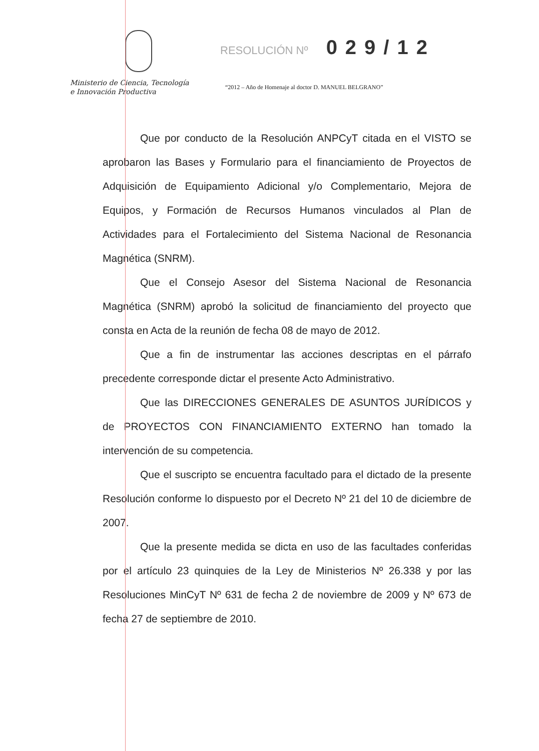Ministerio de Ciencia, Tecnología
e Innovación Productiva
RESOLUCIÓN Nº 029/12
“2012 – Año de Homenaje al doctor D. MANUEL BELGRANO”
Que por conducto de la Resolución ANPCyT citada en el VISTO se aprobaron las Bases y Formulario para el financiamiento de Proyectos de Adquisición de Equipamiento Adicional y/o Complementario, Mejora de Equipos, y Formación de Recursos Humanos vinculados al Plan de Actividades para el Fortalecimiento del Sistema Nacional de Resonancia Magnética (SNRM).
Que el Consejo Asesor del Sistema Nacional de Resonancia Magnética (SNRM) aprobó la solicitud de financiamiento del proyecto que consta en Acta de la reunión de fecha 08 de mayo de 2012.
Que a fin de instrumentar las acciones descriptas en el párrafo precedente corresponde dictar el presente Acto Administrativo.
Que las DIRECCIONES GENERALES DE ASUNTOS JURÍDICOS y de PROYECTOS CON FINANCIAMIENTO EXTERNO han tomado la intervención de su competencia.
Que el suscripto se encuentra facultado para el dictado de la presente Resolución conforme lo dispuesto por el Decreto Nº 21 del 10 de diciembre de 2007.
Que la presente medida se dicta en uso de las facultades conferidas por el artículo 23 quinquies de la Ley de Ministerios Nº 26.338 y por las Resoluciones MinCyT Nº 631 de fecha 2 de noviembre de 2009 y Nº 673 de fecha 27 de septiembre de 2010.